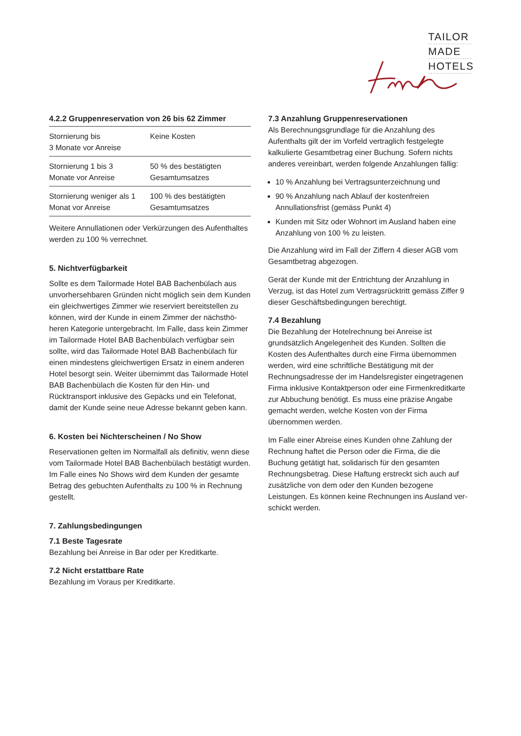TAILOR
MADE
HOTELS
4.2.2 Gruppenreservation von 26 bis 62 Zimmer
| Stornierung bis 3 Monate vor Anreise | Keine Kosten |
| Stornierung 1 bis 3 Monate vor Anreise | 50 % des bestätigten Gesamtumsatzes |
| Stornierung weniger als 1 Monat vor Anreise | 100 % des bestätigten Gesamtumsatzes |
Weitere Annullationen oder Verkürzungen des Aufenthaltes werden zu 100 % verrechnet.
5. Nichtverfügbarkeit
Sollte es dem Tailormade Hotel BAB Bachen­bülach aus unvorhersehbaren Gründen nicht möglich sein dem Kunden ein gleichwertiges Zimmer wie reserviert bereitstellen zu können, wird der Kunde in einem Zimmer der nächsthö­heren Kategorie untergebracht. Im Falle, dass kein Zimmer im Tailormade Hotel BAB Bachen­bülach verfügbar sein sollte, wird das Tailormade Hotel BAB Bachenbülach für einen mindestens gleichwertigen Ersatz in einem anderen Hotel besorgt sein. Weiter übernimmt das Tailormade Hotel BAB Bachenbülach die Kosten für den Hin- und Rücktransport inklusive des Gepäcks und ein Telefonat, damit der Kunde seine neue Adresse bekannt geben kann.
6. Kosten bei Nichterscheinen / No Show
Reservationen gelten im Normalfall als definitiv, wenn diese vom Tailormade Hotel BAB Bachen­bülach bestätigt wurden. Im Falle eines No Shows wird dem Kunden der gesamte Betrag des gebuchten Aufenthalts zu 100 % in Rechnung gestellt.
7. Zahlungsbedingungen
7.1 Beste Tagesrate
Bezahlung bei Anreise in Bar oder per Kreditkarte.
7.2 Nicht erstattbare Rate
Bezahlung im Voraus per Kreditkarte.
7.3 Anzahlung Gruppenreservationen
Als Berechnungsgrundlage für die Anzahlung des Aufenthalts gilt der im Vorfeld vertraglich festgelegte kalkulierte Gesamtbetrag einer Buchung. Sofern nichts anderes vereinbart, werden folgende Anzahlungen fällig:
10 % Anzahlung bei Vertragsunterzeichnung und
90 % Anzahlung nach Ablauf der kostenfreien Annullationsfrist (gemäss Punkt 4)
Kunden mit Sitz oder Wohnort im Ausland haben eine Anzahlung von 100 % zu leisten.
Die Anzahlung wird im Fall der Ziffern 4 dieser AGB vom Gesamtbetrag abgezogen.
Gerät der Kunde mit der Entrichtung der Anzah­lung in Verzug, ist das Hotel zum Vertragsrück­tritt gemäss Ziffer 9 dieser Geschäftsbedingun­gen berechtigt.
7.4 Bezahlung
Die Bezahlung der Hotelrechnung bei Anreise ist grundsätzlich Angelegenheit des Kunden. Sollten die Kosten des Aufenthaltes durch eine Firma übernommen werden, wird eine schriftli­che Bestätigung mit der Rechnungsadresse der im Handelsregister eingetragenen Firma inklu­sive Kontaktperson oder eine Firmenkreditkarte zur Abbuchung benötigt. Es muss eine präzise Angabe gemacht werden, welche Kosten von der Firma übernommen werden.
Im Falle einer Abreise eines Kunden ohne Zah­lung der Rechnung haftet die Person oder die Firma, die die Buchung getätigt hat, solidarisch für den gesamten Rechnungsbetrag. Diese Haftung erstreckt sich auch auf zusätzliche von dem oder den Kunden bezogene Leistungen. Es können keine Rechnungen ins Ausland ver­schickt werden.